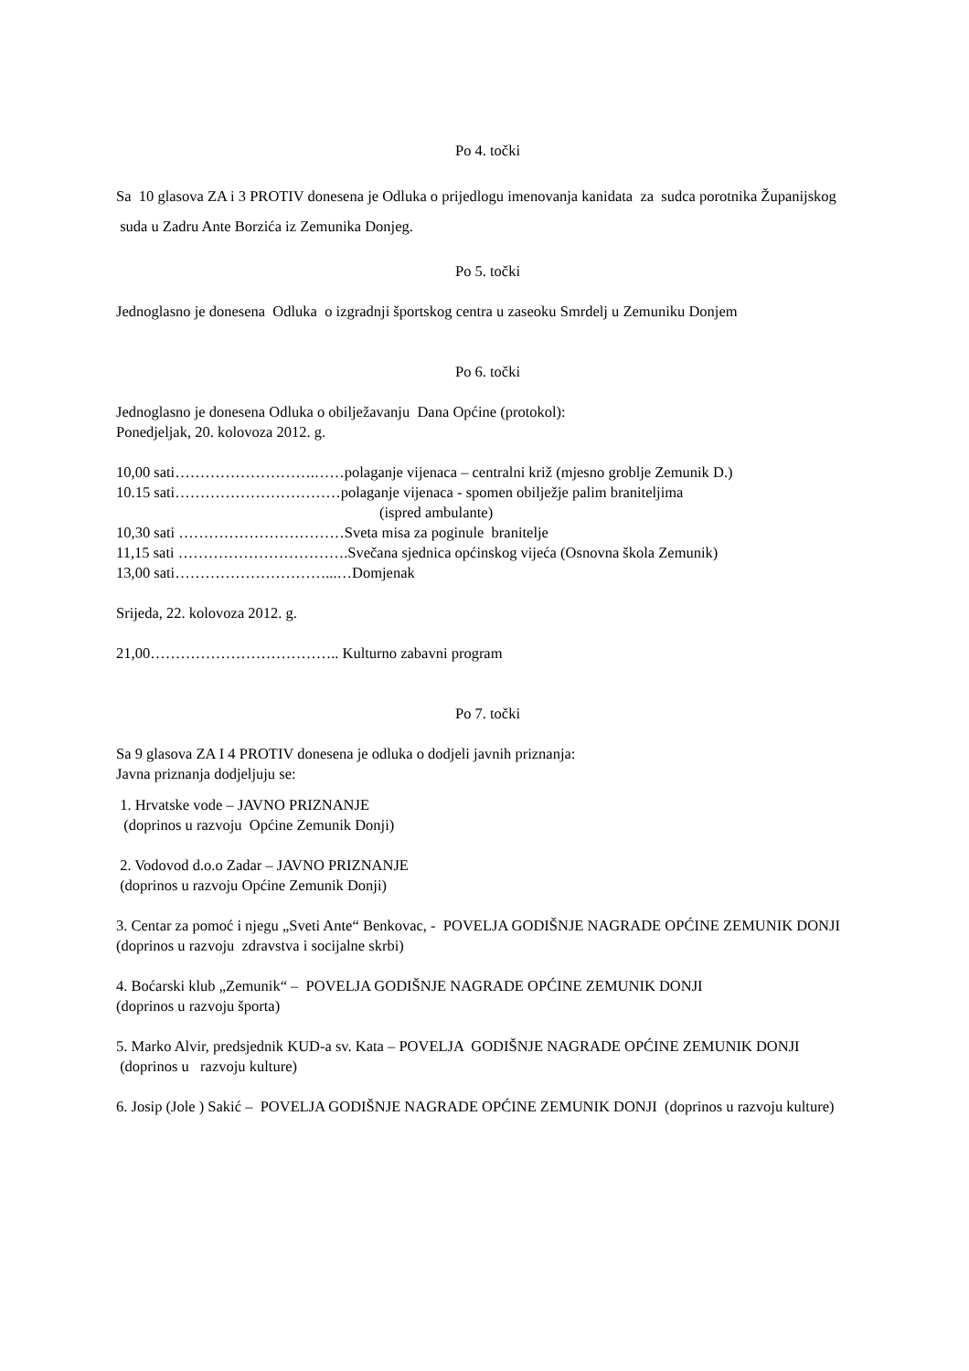Po 4. točki
Sa 10 glasova ZA i 3 PROTIV donesena je Odluka o prijedlogu imenovanja kanidata za sudca porotnika Županijskog suda u Zadru Ante Borzića iz Zemunika Donjeg.
Po 5. točki
Jednoglasno je donesena Odluka o izgradnji športskog centra u zaseoku Smrdelj u Zemuniku Donjem
Po 6. točki
Jednoglasno je donesena Odluka o obilježavanju Dana Općine (protokol):
Ponedjeljak, 20. kolovoza 2012. g.
10,00 sati……………………….……polaganje vijenaca – centralni križ (mjesno groblje Zemunik D.)
10.15 sati……………………………polaganje vijenaca - spomen obilježje palim braniteljima
(ispred ambulante)
10,30 sati ……………………………Sveta misa za poginule branitelje
11,15 sati …………………………….Svečana sjednica općinskog vijeća (Osnovna škola Zemunik)
13,00 sati…………………………...…Domjenak
Srijeda, 22. kolovoza 2012. g.
21,00……………………………….. Kulturno zabavni program
Po 7. točki
Sa 9 glasova ZA I 4 PROTIV donesena je odluka o dodjeli javnih priznanja:
Javna priznanja dodjeljuju se:
1. Hrvatske vode – JAVNO PRIZNANJE
(doprinos u razvoju Općine Zemunik Donji)
2. Vodovod d.o.o Zadar – JAVNO PRIZNANJE
(doprinos u razvoju Općine Zemunik Donji)
3. Centar za pomoć i njegu „Sveti Ante“ Benkovac, - POVELJA GODIŠNJE NAGRADE OPĆINE ZEMUNIK DONJI
(doprinos u razvoju zdravstva i socijalne skrbi)
4. Boćarski klub „Zemunik“ – POVELJA GODIŠNJE NAGRADE OPĆINE ZEMUNIK DONJI
(doprinos u razvoju športa)
5. Marko Alvir, predsjednik KUD-a sv. Kata – POVELJA GODIŠNJE NAGRADE OPĆINE ZEMUNIK DONJI
(doprinos u razvoju kulture)
6. Josip (Jole ) Sakić – POVELJA GODIŠNJE NAGRADE OPĆINE ZEMUNIK DONJI (doprinos u razvoju kulture)